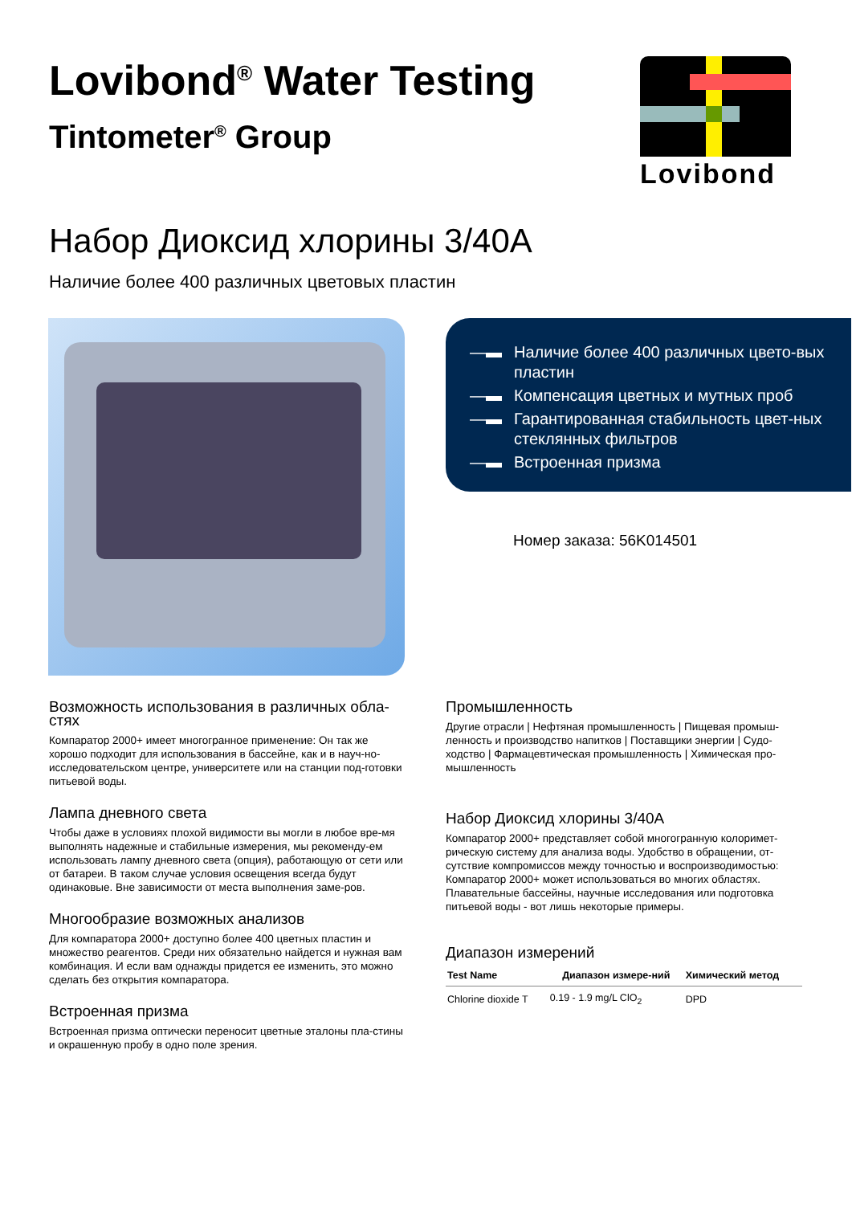Lovibond<sup>®</sup> Water Testing
Tintometer<sup>®</sup> Group
Lovibond
Набор Диоксид хлорины 3/40A
Наличие более 400 различных цветовых пластин
—▬ Наличие более 400 различных цвето-вых пластин
—▬ Компенсация цветных и мутных проб
—▬ Гарантированная стабильность цвет-ных стеклянных фильтров
—▬ Встроенная призма
Номер заказа: 56K014501
Возможность использования в различных обла-стях
Компаратор 2000+ имеет многогранное применение: Он так же хорошо подходит для использования в бассейне, как и в науч-но-исследовательском центре, университете или на станции под-готовки питьевой воды.
Лампа дневного света
Чтобы даже в условиях плохой видимости вы могли в любое вре-мя выполнять надежные и стабильные измерения, мы рекоменду-ем использовать лампу дневного света (опция), работающую от сети или от батареи. В таком случае условия освещения всегда будут одинаковые. Вне зависимости от места выполнения заме-ров.
Многообразие возможных анализов
Для компаратора 2000+ доступно более 400 цветных пластин и множество реагентов. Среди них обязательно найдется и нужная вам комбинация. И если вам однажды придется ее изменить, это можно сделать без открытия компаратора.
Встроенная призма
Встроенная призма оптически переносит цветные эталоны пла-стины и окрашенную пробу в одно поле зрения.
Промышленность
Другие отрасли | Нефтяная промышленность | Пищевая промыш-ленность и производство напитков | Поставщики энергии | Судо-ходство | Фармацевтическая промышленность | Химическая про-мышленность
Набор Диоксид хлорины 3/40A
Компаратор 2000+ представляет собой многогранную колоримет-рическую систему для анализа воды. Удобство в обращении, от-сутствие компромиссов между точностью и воспроизводимостью: Компаратор 2000+ может использоваться во многих областях. Плавательные бассейны, научные исследования или подготовка питьевой воды - вот лишь некоторые примеры.
Диапазон измерений
| Test Name | Диапазон измере-ний | Химический метод |
| --- | --- | --- |
| Chlorine dioxide T | 0.19 - 1.9 mg/L ClO<sub>2</sub> | DPD |